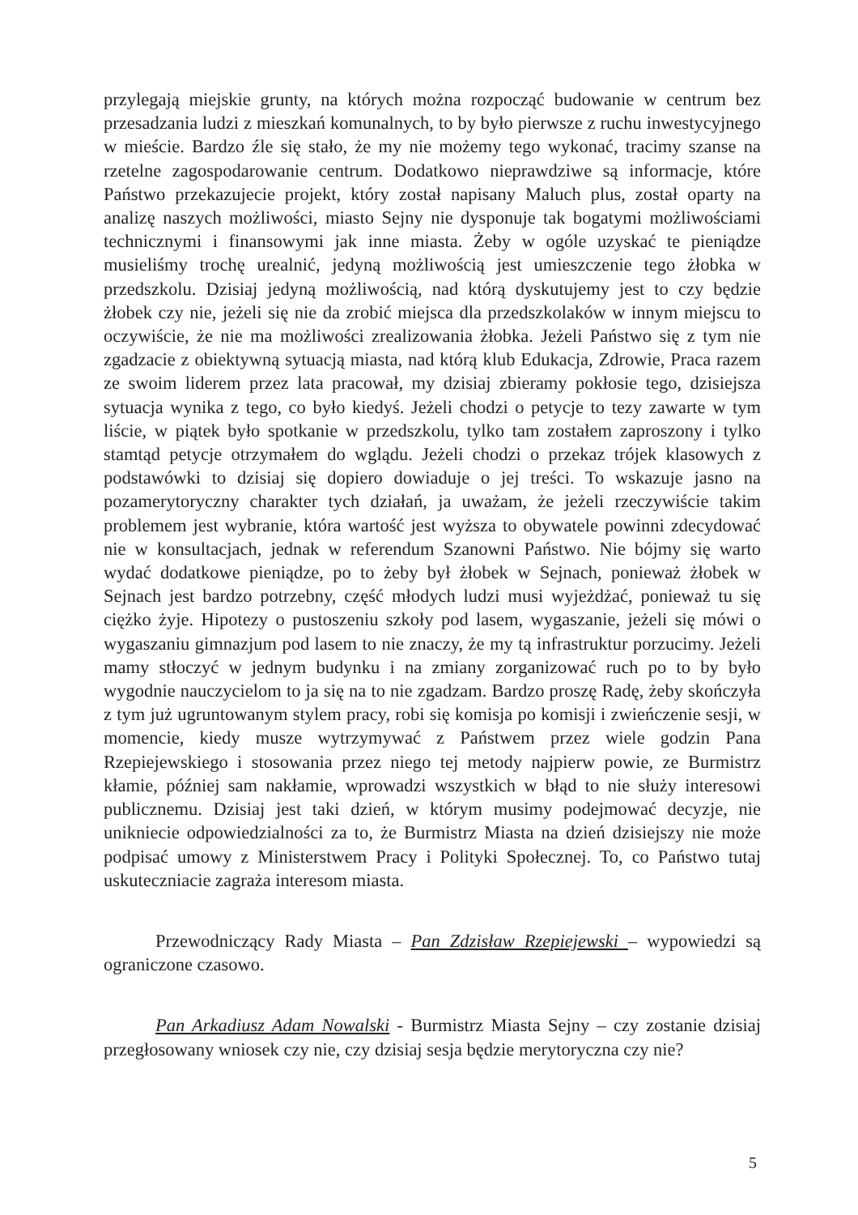przylegają miejskie grunty, na których można rozpocząć budowanie w centrum bez przesadzania ludzi z mieszkań komunalnych, to by było pierwsze z ruchu inwestycyjnego w mieście. Bardzo źle się stało, że my nie możemy tego wykonać, tracimy szanse na rzetelne zagospodarowanie centrum. Dodatkowo nieprawdziwe są informacje, które Państwo przekazujecie projekt, który został napisany Maluch plus, został oparty na analizę naszych możliwości, miasto Sejny nie dysponuje tak bogatymi możliwościami technicznymi i finansowymi jak inne miasta. Żeby w ogóle uzyskać te pieniądze musieliśmy trochę urealnić, jedyną możliwością jest umieszczenie tego żłobka w przedszkolu. Dzisiaj jedyną możliwością, nad którą dyskutujemy jest to czy będzie żłobek czy nie, jeżeli się nie da zrobić miejsca dla przedszkolaków w innym miejscu to oczywiście, że nie ma możliwości zrealizowania żłobka. Jeżeli Państwo się z tym nie zgadzacie z obiektywną sytuacją miasta, nad którą klub Edukacja, Zdrowie, Praca razem ze swoim liderem przez lata pracował, my dzisiaj zbieramy pokłosie tego, dzisiejsza sytuacja wynika z tego, co było kiedyś. Jeżeli chodzi o petycje to tezy zawarte w tym liście, w piątek było spotkanie w przedszkolu, tylko tam zostałem zaproszony i tylko stamtąd petycje otrzymałem do wglądu. Jeżeli chodzi o przekaz trójek klasowych z podstawówki to dzisiaj się dopiero dowiaduje o jej treści. To wskazuje jasno na pozamerytoryczny charakter tych działań, ja uważam, że jeżeli rzeczywiście takim problemem jest wybranie, która wartość jest wyższa to obywatele powinni zdecydować nie w konsultacjach, jednak w referendum Szanowni Państwo. Nie bójmy się warto wydać dodatkowe pieniądze, po to żeby był żłobek w Sejnach, ponieważ żłobek w Sejnach jest bardzo potrzebny, część młodych ludzi musi wyjeżdżać, ponieważ tu się ciężko żyje. Hipotezy o pustoszeniu szkoły pod lasem, wygaszanie, jeżeli się mówi o wygaszaniu gimnazjum pod lasem to nie znaczy, że my tą infrastruktur porzucimy. Jeżeli mamy stłoczyć w jednym budynku i na zmiany zorganizować ruch po to by było wygodnie nauczycielom to ja się na to nie zgadzam. Bardzo proszę Radę, żeby skończyła z tym już ugruntowanym stylem pracy, robi się komisja po komisji i zwieńczenie sesji, w momencie, kiedy musze wytrzymywać z Państwem przez wiele godzin Pana Rzepiejewskiego i stosowania przez niego tej metody najpierw powie, ze Burmistrz kłamie, później sam nakłamie, wprowadzi wszystkich w błąd to nie służy interesowi publicznemu. Dzisiaj jest taki dzień, w którym musimy podejmować decyzje, nie unikniecie odpowiedzialności za to, że Burmistrz Miasta na dzień dzisiejszy nie może podpisać umowy z Ministerstwem Pracy i Polityki Społecznej. To, co Państwo tutaj uskuteczniacie zagraża interesom miasta.
Przewodniczący Rady Miasta – Pan Zdzisław Rzepiejewski – wypowiedzi są ograniczone czasowo.
Pan Arkadiusz Adam Nowalski - Burmistrz Miasta Sejny – czy zostanie dzisiaj przegłosowany wniosek czy nie, czy dzisiaj sesja będzie merytoryczna czy nie?
5